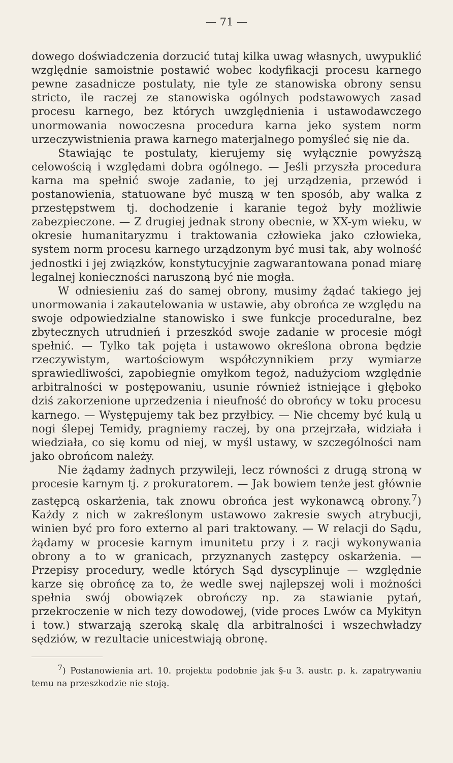— 71 —
dowego doświadczenia dorzucić tutaj kilka uwag własnych, uwypuklić względnie samoistnie postawić wobec kodyfikacji procesu karnego pewne zasadnicze postulaty, nie tyle ze stanowiska obrony sensu stricto, ile raczej ze stanowiska ogólnych podstawowych zasad procesu karnego, bez których uwzględnienia i ustawodawczego unormowania nowoczesna procedura karna jeko system norm urzeczywistnienia prawa karnego materjalnego pomyśleć się nie da.
Stawiając te postulaty, kierujemy się wyłącznie powyższą celowością i względami dobra ogólnego. — Jeśli przyszła procedura karna ma spełnić swoje zadanie, to jej urządzenia, przewód i postanowienia, statuowane być muszą w ten sposób, aby walka z przestępstwem tj. dochodzenie i karanie tegoż były możliwie zabezpieczone. — Z drugiej jednak strony obecnie, w XX-ym wieku, w okresie humanitaryzmu i traktowania człowieka jako człowieka, system norm procesu karnego urządzonym być musi tak, aby wolność jednostki i jej związków, konstytucyjnie zagwarantowana ponad miarę legalnej konieczności naruszoną być nie mogła.
W odniesieniu zaś do samej obrony, musimy żądać takiego jej unormowania i zakautelowania w ustawie, aby obrońca ze względu na swoje odpowiedzialne stanowisko i swe funkcje proceduralne, bez zbytecznych utrudnień i przeszkód swoje zadanie w procesie mógł spełnić. — Tylko tak pojęta i ustawowo określona obrona będzie rzeczywistym, wartościowym współczynnikiem przy wymiarze sprawiedliwości, zapobiegnie omyłkom tegoż, nadużyciom względnie arbitralności w postępowaniu, usunie również istniejące i głęboko dziś zakorzenione uprzedzenia i nieufność do obrońcy w toku procesu karnego. — Występujemy tak bez przyłbicy. — Nie chcemy być kulą u nogi ślepej Temidy, pragniemy raczej, by ona przejrzała, widziała i wiedziała, co się komu od niej, w myśl ustawy, w szczególności nam jako obrońcom należy.
Nie żądamy żadnych przywileji, lecz równości z drugą stroną w procesie karnym tj. z prokuratorem. — Jak bowiem tenże jest głównie zastępcą oskarżenia, tak znowu obrońca jest wykonawcą obrony.<sup>7</sup>) Każdy z nich w zakreślonym ustawowo zakresie swych atrybucji, winien być pro foro externo al pari traktowany. — W relacji do Sądu, żądamy w procesie karnym imunitetu przy i z racji wykonywania obrony a to w granicach, przyznanych zastępcy oskarżenia. — Przepisy procedury, wedle których Sąd dyscyplinuje — względnie karze się obrońcę za to, że wedle swej najlepszej woli i możności spełnia swój obowiązek obrończy np. za stawianie pytań, przekroczenie w nich tezy dowodowej, (vide proces Lwów ca Mykityn i tow.) stwarzają szeroką skalę dla arbitralności i wszechwładzy sędziów, w rezultacie unicestwiają obronę.
<sup>7</sup>) Postanowienia art. 10. projektu podobnie jak §-u 3. austr. p. k. zapatrywaniu temu na przeszkodzie nie stoją.